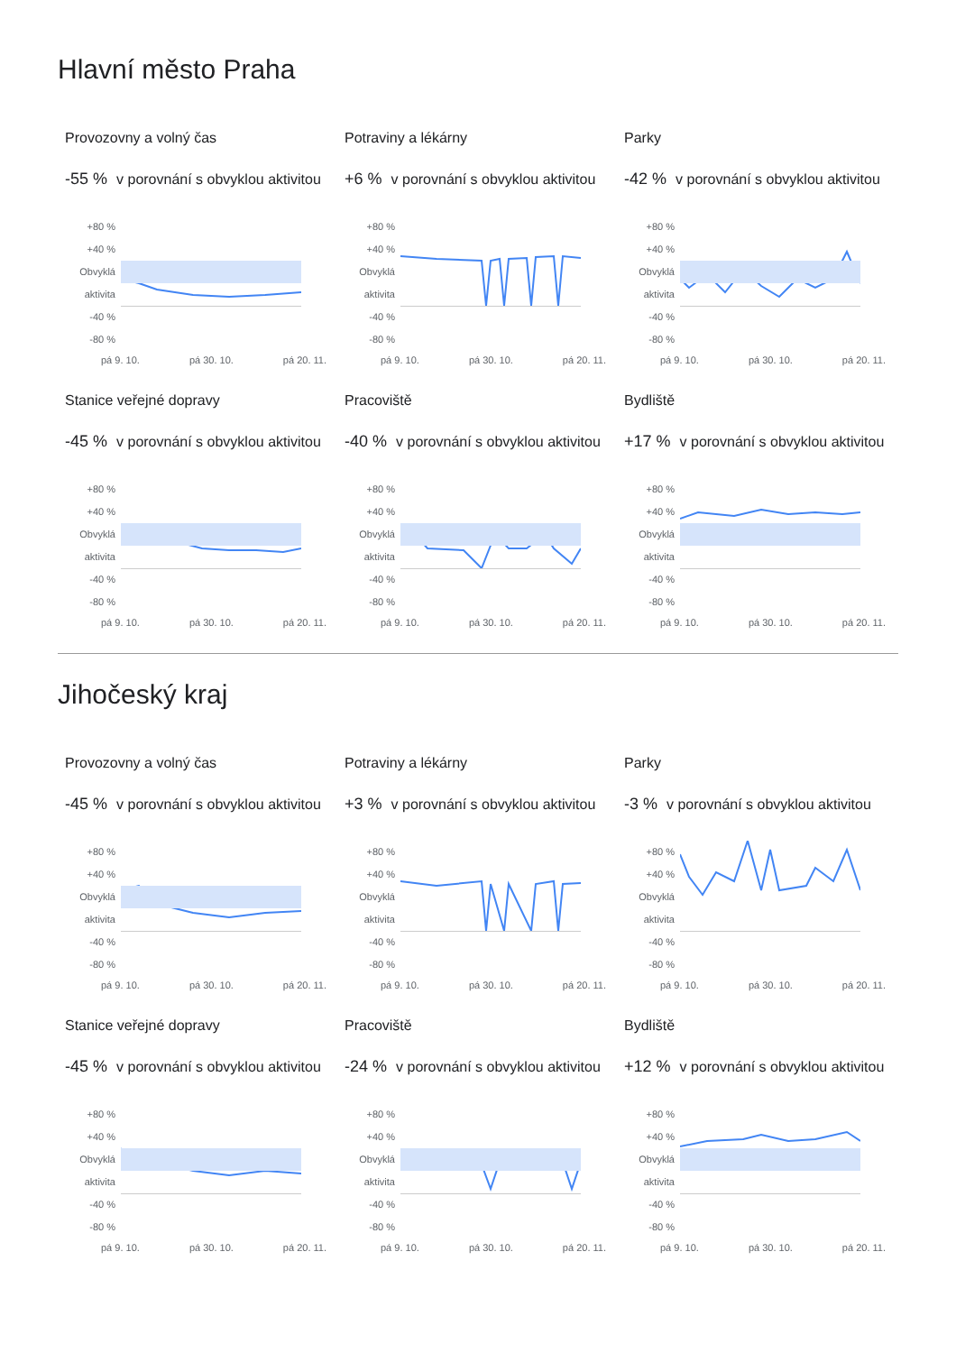Hlavní město Praha
Provozovny a volný čas
-55 % v porovnání s obvyklou aktivitou
+80 %
+40 %
Obvyklá aktivita
-40 %
-80 %
pá 9. 10. pá 30. 10. pá 20. 11.
Potraviny a lékárny
+6 % v porovnání s obvyklou aktivitou
+80 %
+40 %
Obvyklá aktivita
-40 %
-80 %
pá 9. 10. pá 30. 10. pá 20. 11.
Parky
-42 % v porovnání s obvyklou aktivitou
+80 %
+40 %
Obvyklá aktivita
-40 %
-80 %
pá 9. 10. pá 30. 10. pá 20. 11.
Stanice veřejné dopravy
-45 % v porovnání s obvyklou aktivitou
+80 %
+40 %
Obvyklá aktivita
-40 %
-80 %
pá 9. 10. pá 30. 10. pá 20. 11.
Pracoviště
-40 % v porovnání s obvyklou aktivitou
+80 %
+40 %
Obvyklá aktivita
-40 %
-80 %
pá 9. 10. pá 30. 10. pá 20. 11.
Bydliště
+17 % v porovnání s obvyklou aktivitou
+80 %
+40 %
Obvyklá aktivita
-40 %
-80 %
pá 9. 10. pá 30. 10. pá 20. 11.
Jihočeský kraj
Provozovny a volný čas
-45 % v porovnání s obvyklou aktivitou
+80 %
+40 %
Obvyklá aktivita
-40 %
-80 %
pá 9. 10. pá 30. 10. pá 20. 11.
Potraviny a lékárny
+3 % v porovnání s obvyklou aktivitou
+80 %
+40 %
Obvyklá aktivita
-40 %
-80 %
pá 9. 10. pá 30. 10. pá 20. 11.
Parky
-3 % v porovnání s obvyklou aktivitou
+80 %
+40 %
Obvyklá aktivita
-40 %
-80 %
pá 9. 10. pá 30. 10. pá 20. 11.
Stanice veřejné dopravy
-45 % v porovnání s obvyklou aktivitou
+80 %
+40 %
Obvyklá aktivita
-40 %
-80 %
pá 9. 10. pá 30. 10. pá 20. 11.
Pracoviště
-24 % v porovnání s obvyklou aktivitou
+80 %
+40 %
Obvyklá aktivita
-40 %
-80 %
pá 9. 10. pá 30. 10. pá 20. 11.
Bydliště
+12 % v porovnání s obvyklou aktivitou
+80 %
+40 %
Obvyklá aktivita
-40 %
-80 %
pá 9. 10. pá 30. 10. pá 20. 11.